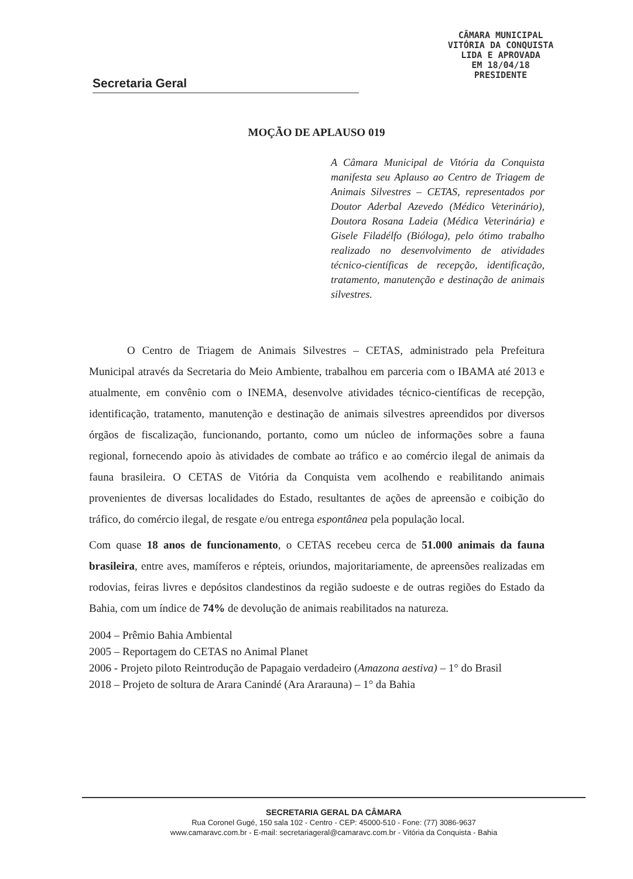CÂMARA MUNICIPAL
VITÓRIA DA CONQUISTA
LIDA E APROVADA
EM 18/04/18
PRESIDENTE
Secretaria Geral
MOÇÃO DE APLAUSO 019
A Câmara Municipal de Vitória da Conquista manifesta seu Aplauso ao Centro de Triagem de Animais Silvestres – CETAS, representados por Doutor Aderbal Azevedo (Médico Veterinário), Doutora Rosana Ladeia (Médica Veterinária) e Gisele Filadélfo (Bióloga), pelo ótimo trabalho realizado no desenvolvimento de atividades técnico-científicas de recepção, identificação, tratamento, manutenção e destinação de animais silvestres.
O Centro de Triagem de Animais Silvestres – CETAS, administrado pela Prefeitura Municipal através da Secretaria do Meio Ambiente, trabalhou em parceria com o IBAMA até 2013 e atualmente, em convênio com o INEMA, desenvolve atividades técnico-científicas de recepção, identificação, tratamento, manutenção e destinação de animais silvestres apreendidos por diversos órgãos de fiscalização, funcionando, portanto, como um núcleo de informações sobre a fauna regional, fornecendo apoio às atividades de combate ao tráfico e ao comércio ilegal de animais da fauna brasileira. O CETAS de Vitória da Conquista vem acolhendo e reabilitando animais provenientes de diversas localidades do Estado, resultantes de ações de apreensão e coibição do tráfico, do comércio ilegal, de resgate e/ou entrega espontânea pela população local.
Com quase 18 anos de funcionamento, o CETAS recebeu cerca de 51.000 animais da fauna brasileira, entre aves, mamíferos e répteis, oriundos, majoritariamente, de apreensões realizadas em rodovias, feiras livres e depósitos clandestinos da região sudoeste e de outras regiões do Estado da Bahia, com um índice de 74% de devolução de animais reabilitados na natureza.
2004 – Prêmio Bahia Ambiental
2005 – Reportagem do CETAS no Animal Planet
2006 - Projeto piloto Reintrodução de Papagaio verdadeiro (Amazona aestiva) – 1° do Brasil
2018 – Projeto de soltura de Arara Canindé (Ara Ararauna) – 1° da Bahia
SECRETARIA GERAL DA CÂMARA
Rua Coronel Gugé, 150 sala 102 - Centro - CEP: 45000-510 - Fone: (77) 3086-9637
www.camaravc.com.br - E-mail: secretariageral@camaravc.com.br - Vitória da Conquista - Bahia